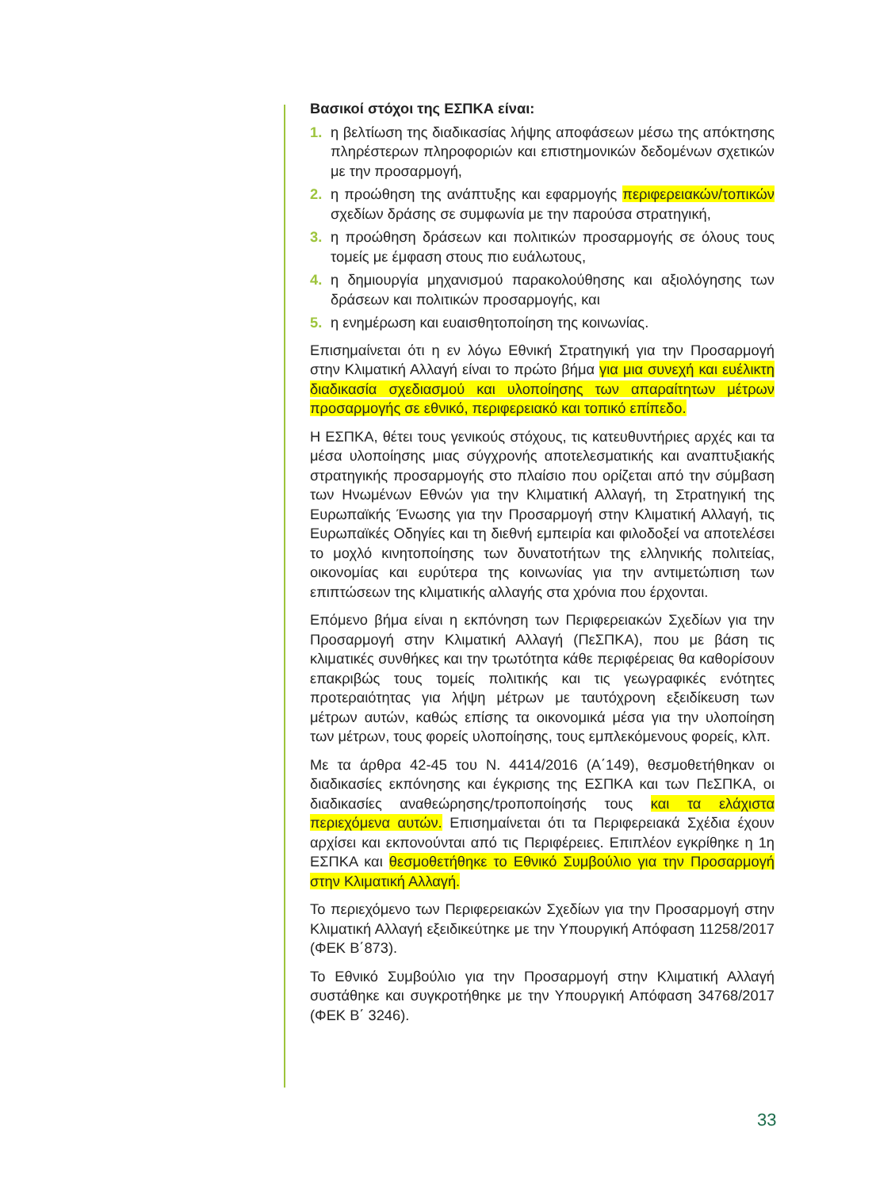Βασικοί στόχοι της ΕΣΠΚΑ είναι:
1. η βελτίωση της διαδικασίας λήψης αποφάσεων μέσω της απόκτησης πληρέστερων πληροφοριών και επιστημονικών δεδομένων σχετικών με την προσαρμογή,
2. η προώθηση της ανάπτυξης και εφαρμογής περιφερειακών/τοπικών σχεδίων δράσης σε συμφωνία με την παρούσα στρατηγική,
3. η προώθηση δράσεων και πολιτικών προσαρμογής σε όλους τους τομείς με έμφαση στους πιο ευάλωτους,
4. η δημιουργία μηχανισμού παρακολούθησης και αξιολόγησης των δράσεων και πολιτικών προσαρμογής, και
5. η ενημέρωση και ευαισθητοποίηση της κοινωνίας.
Επισημαίνεται ότι η εν λόγω Εθνική Στρατηγική για την Προσαρμογή στην Κλιματική Αλλαγή είναι το πρώτο βήμα για μια συνεχή και ευέλικτη διαδικασία σχεδιασμού και υλοποίησης των απαραίτητων μέτρων προσαρμογής σε εθνικό, περιφερειακό και τοπικό επίπεδο.
Η ΕΣΠΚΑ, θέτει τους γενικούς στόχους, τις κατευθυντήριες αρχές και τα μέσα υλοποίησης μιας σύγχρονής αποτελεσματικής και αναπτυξιακής στρατηγικής προσαρμογής στο πλαίσιο που ορίζεται από την σύμβαση των Ηνωμένων Εθνών για την Κλιματική Αλλαγή, τη Στρατηγική της Ευρωπαϊκής Ένωσης για την Προσαρμογή στην Κλιματική Αλλαγή, τις Ευρωπαϊκές Οδηγίες και τη διεθνή εμπειρία και φιλοδοξεί να αποτελέσει το μοχλό κινητοποίησης των δυνατοτήτων της ελληνικής πολιτείας, οικονομίας και ευρύτερα της κοινωνίας για την αντιμετώπιση των επιπτώσεων της κλιματικής αλλαγής στα χρόνια που έρχονται.
Επόμενο βήμα είναι η εκπόνηση των Περιφερειακών Σχεδίων για την Προσαρμογή στην Κλιματική Αλλαγή (ΠεΣΠΚΑ), που με βάση τις κλιματικές συνθήκες και την τρωτότητα κάθε περιφέρειας θα καθορίσουν επακριβώς τους τομείς πολιτικής και τις γεωγραφικές ενότητες προτεραιότητας για λήψη μέτρων με ταυτόχρονη εξειδίκευση των μέτρων αυτών, καθώς επίσης τα οικονομικά μέσα για την υλοποίηση των μέτρων, τους φορείς υλοποίησης, τους εμπλεκόμενους φορείς, κλπ.
Με τα άρθρα 42-45 του Ν. 4414/2016 (Α΄149), θεσμοθετήθηκαν οι διαδικασίες εκπόνησης και έγκρισης της ΕΣΠΚΑ και των ΠεΣΠΚΑ, οι διαδικασίες αναθεώρησης/τροποποίησής τους και τα ελάχιστα περιεχόμενα αυτών. Επισημαίνεται ότι τα Περιφερειακά Σχέδια έχουν αρχίσει και εκπονούνται από τις Περιφέρειες. Επιπλέον εγκρίθηκε η 1η ΕΣΠΚΑ και θεσμοθετήθηκε το Εθνικό Συμβούλιο για την Προσαρμογή στην Κλιματική Αλλαγή.
Το περιεχόμενο των Περιφερειακών Σχεδίων για την Προσαρμογή στην Κλιματική Αλλαγή εξειδικεύτηκε με την Υπουργική Απόφαση 11258/2017 (ΦΕΚ Β΄873).
Το Εθνικό Συμβούλιο για την Προσαρμογή στην Κλιματική Αλλαγή συστάθηκε και συγκροτήθηκε με την Υπουργική Απόφαση 34768/2017 (ΦΕΚ Β΄ 3246).
33